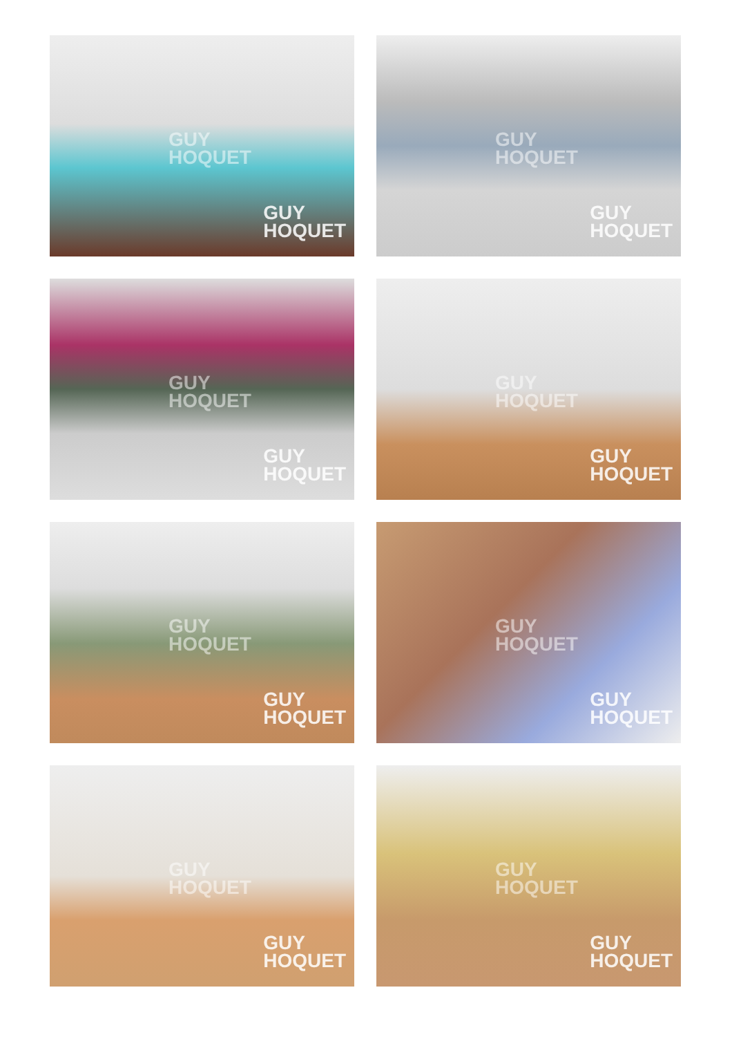GUY
HOQUET
GUY
HOQUET
GUY
HOQUET
GUY
HOQUET
GUY
HOQUET
GUY
HOQUET
GUY
HOQUET
GUY
HOQUET
GUY
HOQUET
GUY
HOQUET
GUY
HOQUET
GUY
HOQUET
GUY
HOQUET
GUY
HOQUET
GUY
HOQUET
GUY
HOQUET